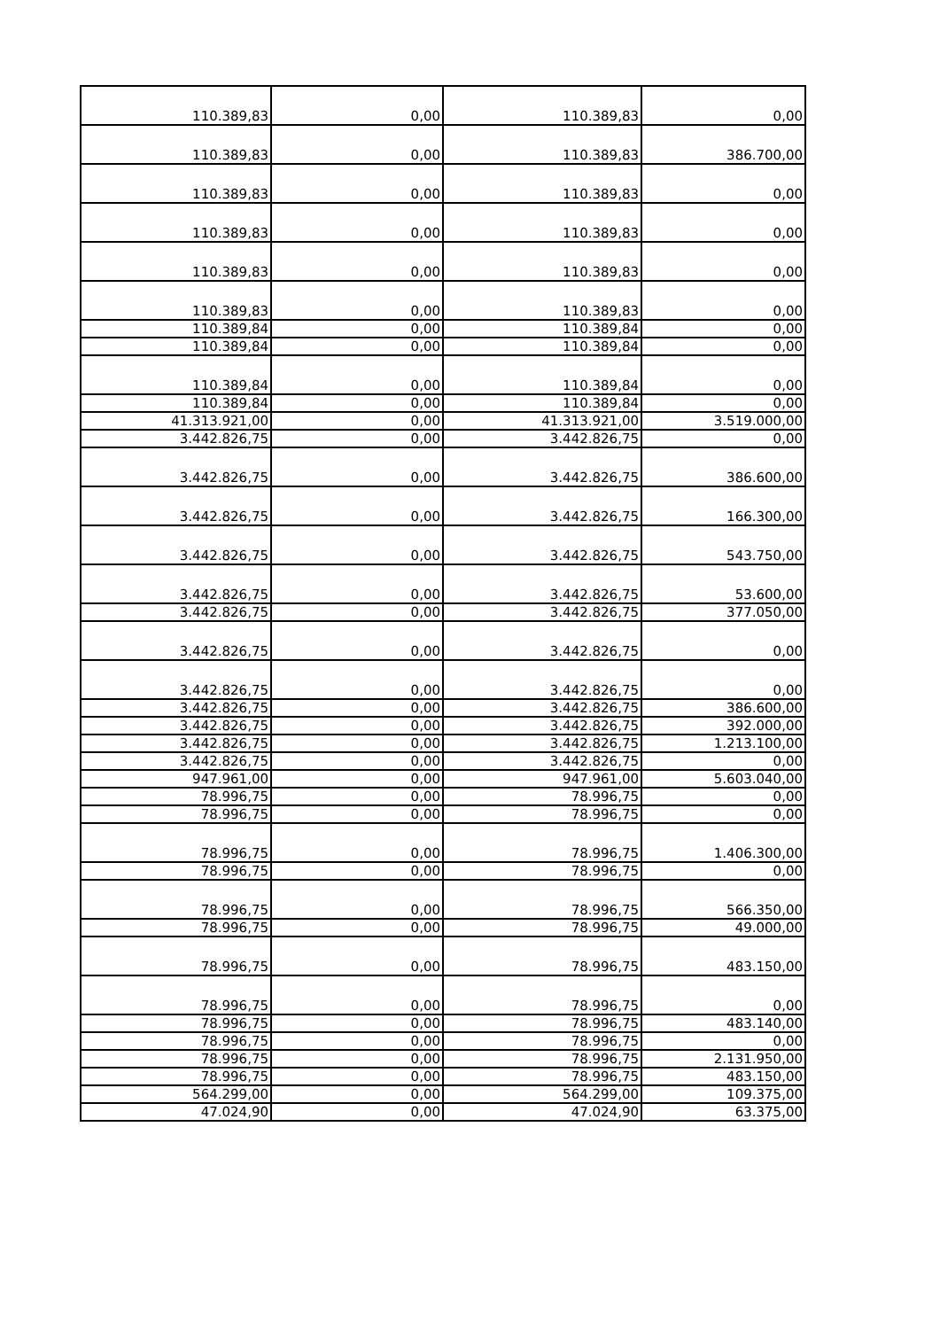| 110.389,83 | 0,00 | 110.389,83 | 0,00 |
| 110.389,83 | 0,00 | 110.389,83 | 386.700,00 |
| 110.389,83 | 0,00 | 110.389,83 | 0,00 |
| 110.389,83 | 0,00 | 110.389,83 | 0,00 |
| 110.389,83 | 0,00 | 110.389,83 | 0,00 |
| 110.389,83 | 0,00 | 110.389,83 | 0,00 |
| 110.389,84 | 0,00 | 110.389,84 | 0,00 |
| 110.389,84 | 0,00 | 110.389,84 | 0,00 |
| 110.389,84 | 0,00 | 110.389,84 | 0,00 |
| 110.389,84 | 0,00 | 110.389,84 | 0,00 |
| 41.313.921,00 | 0,00 | 41.313.921,00 | 3.519.000,00 |
| 3.442.826,75 | 0,00 | 3.442.826,75 | 0,00 |
| 3.442.826,75 | 0,00 | 3.442.826,75 | 386.600,00 |
| 3.442.826,75 | 0,00 | 3.442.826,75 | 166.300,00 |
| 3.442.826,75 | 0,00 | 3.442.826,75 | 543.750,00 |
| 3.442.826,75 | 0,00 | 3.442.826,75 | 53.600,00 |
| 3.442.826,75 | 0,00 | 3.442.826,75 | 377.050,00 |
| 3.442.826,75 | 0,00 | 3.442.826,75 | 0,00 |
| 3.442.826,75 | 0,00 | 3.442.826,75 | 0,00 |
| 3.442.826,75 | 0,00 | 3.442.826,75 | 386.600,00 |
| 3.442.826,75 | 0,00 | 3.442.826,75 | 392.000,00 |
| 3.442.826,75 | 0,00 | 3.442.826,75 | 1.213.100,00 |
| 3.442.826,75 | 0,00 | 3.442.826,75 | 0,00 |
| 947.961,00 | 0,00 | 947.961,00 | 5.603.040,00 |
| 78.996,75 | 0,00 | 78.996,75 | 0,00 |
| 78.996,75 | 0,00 | 78.996,75 | 0,00 |
| 78.996,75 | 0,00 | 78.996,75 | 1.406.300,00 |
| 78.996,75 | 0,00 | 78.996,75 | 0,00 |
| 78.996,75 | 0,00 | 78.996,75 | 566.350,00 |
| 78.996,75 | 0,00 | 78.996,75 | 49.000,00 |
| 78.996,75 | 0,00 | 78.996,75 | 483.150,00 |
| 78.996,75 | 0,00 | 78.996,75 | 0,00 |
| 78.996,75 | 0,00 | 78.996,75 | 483.140,00 |
| 78.996,75 | 0,00 | 78.996,75 | 0,00 |
| 78.996,75 | 0,00 | 78.996,75 | 2.131.950,00 |
| 78.996,75 | 0,00 | 78.996,75 | 483.150,00 |
| 564.299,00 | 0,00 | 564.299,00 | 109.375,00 |
| 47.024,90 | 0,00 | 47.024,90 | 63.375,00 |